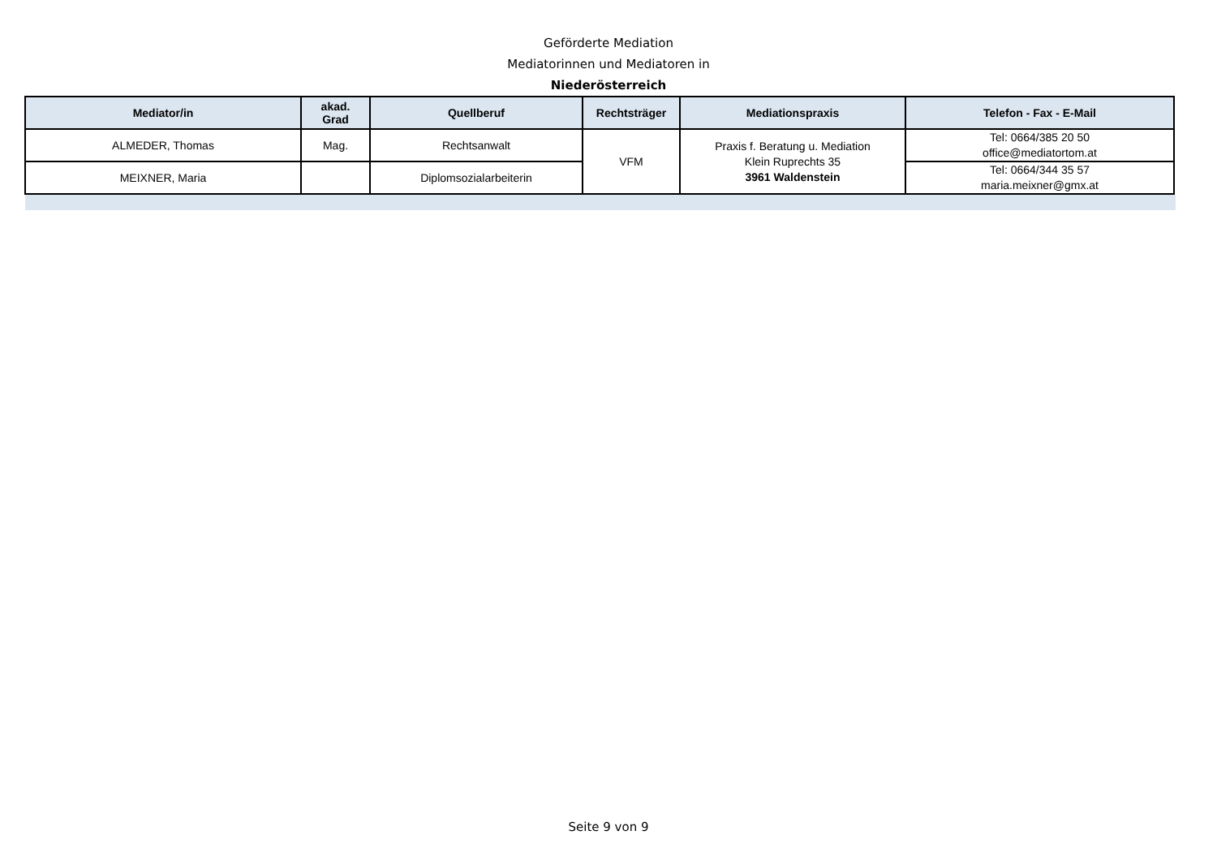Geförderte Mediation
Mediatorinnen und Mediatoren in
Niederösterreich
| Mediator/in | akad. Grad | Quellberuf | Rechtsträger | Mediationspraxis | Telefon - Fax - E-Mail |
| --- | --- | --- | --- | --- | --- |
| ALMEDER, Thomas | Mag. | Rechtsanwalt | VFM | Praxis f. Beratung u. Mediation Klein Ruprechts 35 3961 Waldenstein | Tel: 0664/385 20 50 office@mediatortom.at |
| MEIXNER, Maria | | Diplomsozialarbeiterin | | | Tel: 0664/344 35 57 maria.meixner@gmx.at |
Seite 9 von 9